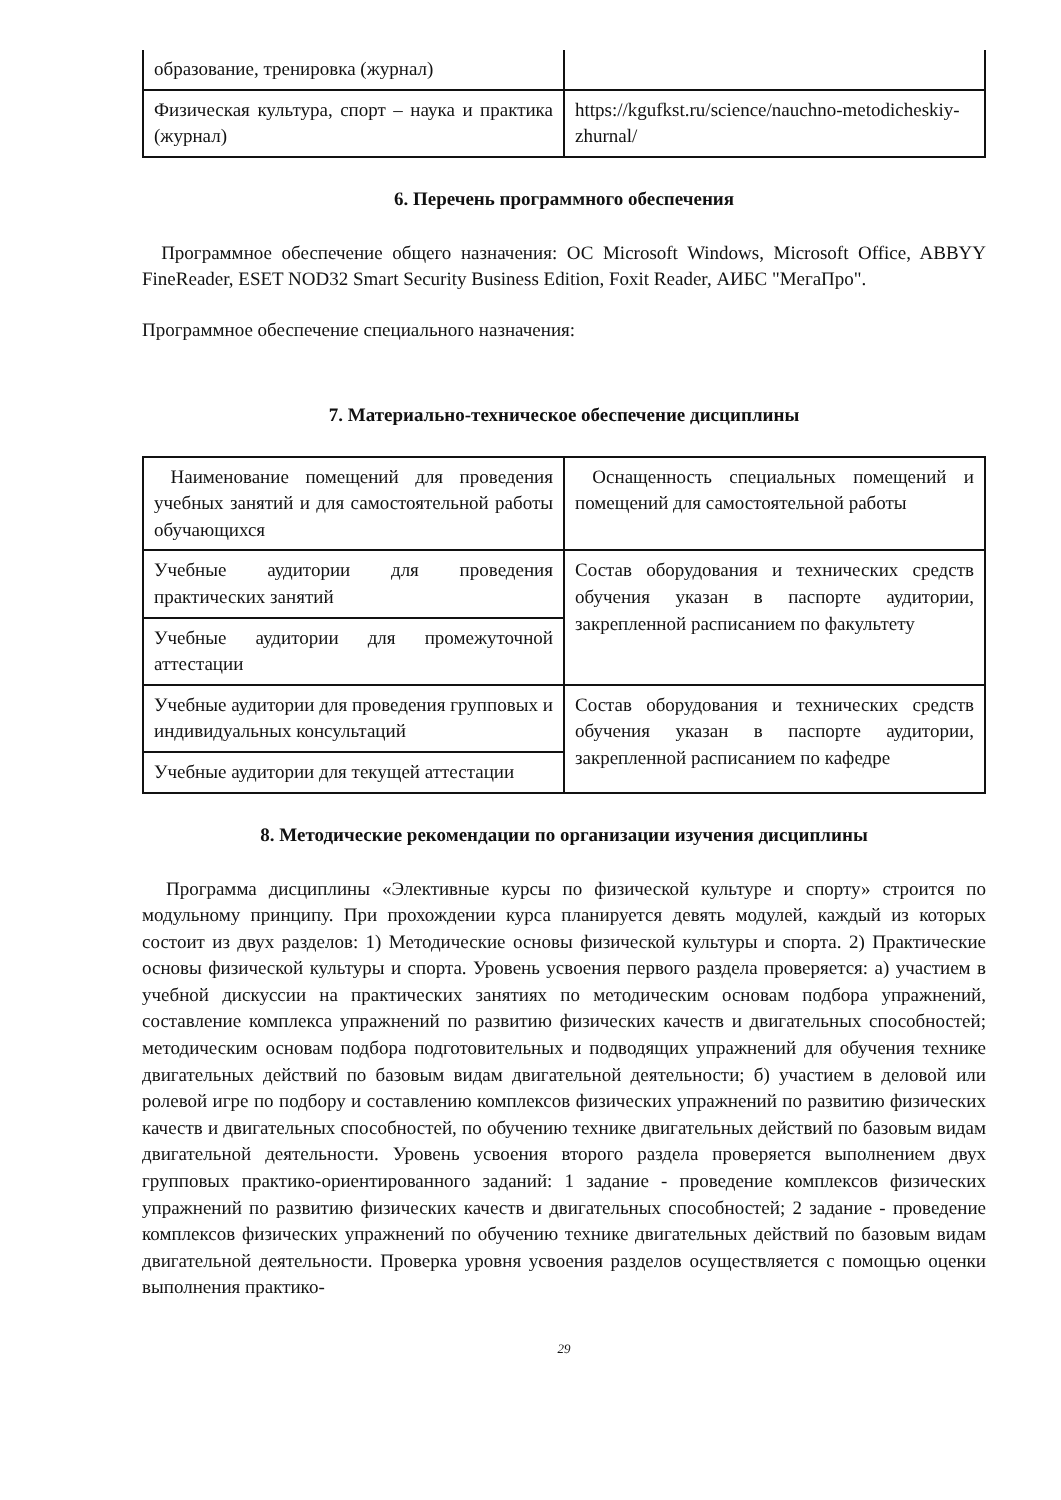| образование, тренировка (журнал) | |
| Физическая культура, спорт – наука и практика (журнал) | https://kgufkst.ru/science/nauchno-metodicheskiy-zhurnal/ |
6. Перечень программного обеспечения
Программное обеспечение общего назначения: ОС Microsoft Windows, Microsoft Office, ABBYY FineReader, ESET NOD32 Smart Security Business Edition, Foxit Reader, АИБС "МегаПро".
Программное обеспечение специального назначения:
7. Материально-техническое обеспечение дисциплины
| Наименование помещений для проведения учебных занятий и для самостоятельной работы обучающихся | Оснащенность специальных помещений и помещений для самостоятельной работы |
| Учебные аудитории для проведения практических занятий | Состав оборудования и технических средств обучения указан в паспорте аудитории, закрепленной расписанием по факультету |
| Учебные аудитории для промежуточной аттестации | |
| Учебные аудитории для проведения групповых и индивидуальных консультаций | Состав оборудования и технических средств обучения указан в паспорте аудитории, закрепленной расписанием по кафедре |
| Учебные аудитории для текущей аттестации | |
8. Методические рекомендации по организации изучения дисциплины
Программа дисциплины «Элективные курсы по физической культуре и спорту» строится по модульному принципу. При прохождении курса планируется девять модулей, каждый из которых состоит из двух разделов: 1) Методические основы физической культуры и спорта. 2) Практические основы физической культуры и спорта. Уровень усвоения первого раздела проверяется: а) участием в учебной дискуссии на практических занятиях по методическим основам подбора упражнений, составление комплекса упражнений по развитию физических качеств и двигательных способностей; методическим основам подбора подготовительных и подводящих упражнений для обучения технике двигательных действий по базовым видам двигательной деятельности; б) участием в деловой или ролевой игре по подбору и составлению комплексов физических упражнений по развитию физических качеств и двигательных способностей, по обучению технике двигательных действий по базовым видам двигательной деятельности. Уровень усвоения второго раздела проверяется выполнением двух групповых практико-ориентированного заданий: 1 задание - проведение комплексов физических упражнений по развитию физических качеств и двигательных способностей; 2 задание - проведение комплексов физических упражнений по обучению технике двигательных действий по базовым видам двигательной деятельности. Проверка уровня усвоения разделов осуществляется с помощью оценки выполнения практико-
29